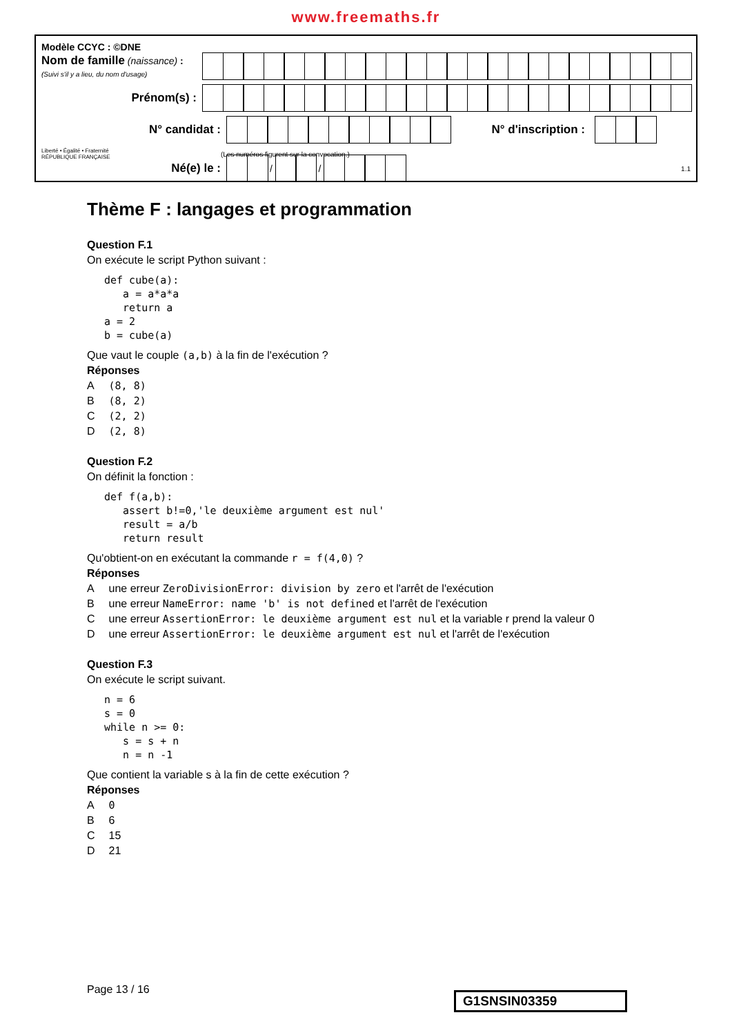www.freemaths.fr
Modèle CCYC : ©DNE
Nom de famille (naissance) :
(Suivi s'il y a lieu, du nom d'usage)
Prénom(s) :
N° candidat : N° d'inscription :
Liberté • Égalité • Fraternité
RÉPUBLIQUE FRANÇAISE
(Les numéros figurent sur la convocation.)
Né(e) le :
/
/
1.1
Thème F : langages et programmation
Question F.1
On exécute le script Python suivant :
def cube(a):
   a = a*a*a
   return a
a = 2
b = cube(a)
Que vaut le couple (a,b) à la fin de l'exécution ?
Réponses
| A | (8, 8) |
| B | (8, 2) |
| C | (2, 2) |
| D | (2, 8) |
Question F.2
On définit la fonction :
def f(a,b):
   assert b!=0,'le deuxième argument est nul'
   result = a/b
   return result
Qu'obtient-on en exécutant la commande r = f(4,0) ?
Réponses
| A | une erreur ZeroDivisionError: division by zero et l'arrêt de l'exécution |
| B | une erreur NameError: name 'b' is not defined et l'arrêt de l'exécution |
| C | une erreur AssertionError: le deuxième argument est nul et la variable r prend la valeur 0 |
| D | une erreur AssertionError: le deuxième argument est nul et l'arrêt de l'exécution |
Question F.3
On exécute le script suivant.
n = 6
s = 0
while n >= 0:
   s = s + n
   n = n -1
Que contient la variable s à la fin de cette exécution ?
Réponses
| A | 0 |
| B | 6 |
| C | 15 |
| D | 21 |
Page 13 / 16
G1SNSIN03359